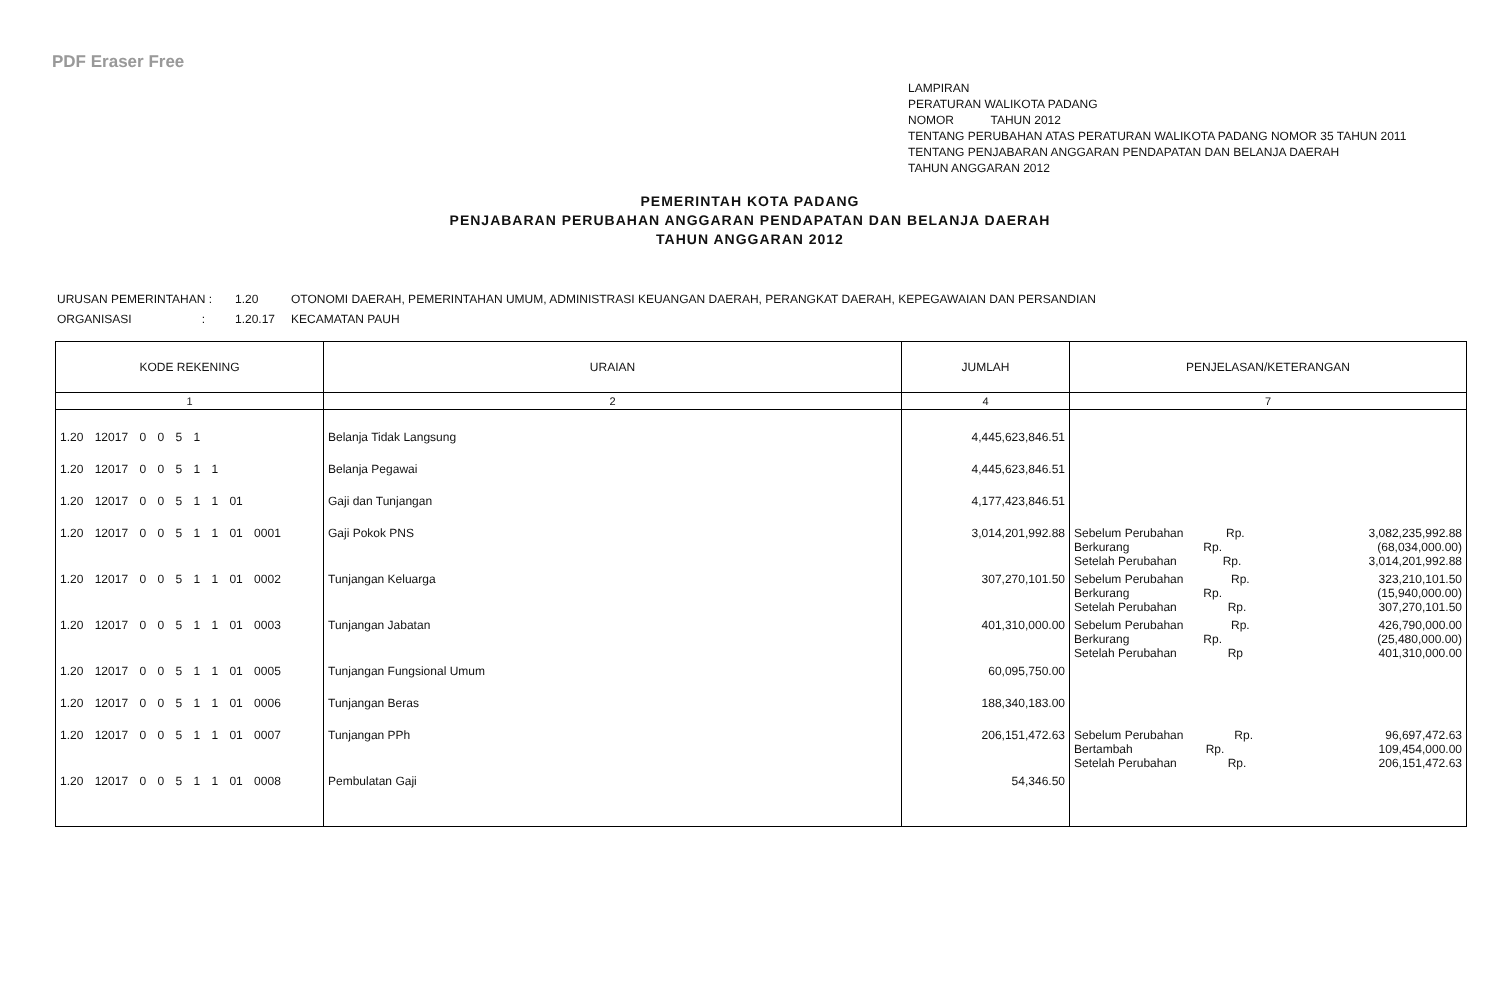PDF Eraser Free
LAMPIRAN
PERATURAN WALIKOTA PADANG
NOMOR TAHUN 2012
TENTANG PERUBAHAN ATAS PERATURAN WALIKOTA PADANG NOMOR 35 TAHUN 2011
TENTANG PENJABARAN ANGGARAN PENDAPATAN DAN BELANJA DAERAH
TAHUN ANGGARAN 2012
PEMERINTAH KOTA PADANG
PENJABARAN PERUBAHAN ANGGARAN PENDAPATAN DAN BELANJA DAERAH
TAHUN ANGGARAN 2012
URUSAN PEMERINTAHAN : 1.20 OTONOMI DAERAH, PEMERINTAHAN UMUM, ADMINISTRASI KEUANGAN DAERAH, PERANGKAT DAERAH, KEPEGAWAIAN DAN PERSANDIAN
ORGANISASI : 1.20.17 KECAMATAN PAUH
| KODE REKENING | URAIAN | JUMLAH | PENJELASAN/KETERANGAN |
| --- | --- | --- | --- |
| 1 | 2 | 4 | 7 |
| 1.20 12017 0 0 5 1 | Belanja Tidak Langsung | 4,445,623,846.51 | |
| 1.20 12017 0 0 5 1 1 | Belanja Pegawai | 4,445,623,846.51 | |
| 1.20 12017 0 0 5 1 1 01 | Gaji dan Tunjangan | 4,177,423,846.51 | |
| 1.20 12017 0 0 5 1 1 01 0001 | Gaji Pokok PNS | 3,014,201,992.88 | Sebelum Perubahan Rp. 3,082,235,992.88 Berkurang Rp. (68,034,000.00) Setelah Perubahan Rp. 3,014,201,992.88 |
| 1.20 12017 0 0 5 1 1 01 0002 | Tunjangan Keluarga | 307,270,101.50 | Sebelum Perubahan Rp. 323,210,101.50 Berkurang Rp. (15,940,000.00) Setelah Perubahan Rp. 307,270,101.50 |
| 1.20 12017 0 0 5 1 1 01 0003 | Tunjangan Jabatan | 401,310,000.00 | Sebelum Perubahan Rp. 426,790,000.00 Berkurang Rp. (25,480,000.00) Setelah Perubahan Rp 401,310,000.00 |
| 1.20 12017 0 0 5 1 1 01 0005 | Tunjangan Fungsional Umum | 60,095,750.00 | |
| 1.20 12017 0 0 5 1 1 01 0006 | Tunjangan Beras | 188,340,183.00 | |
| 1.20 12017 0 0 5 1 1 01 0007 | Tunjangan PPh | 206,151,472.63 | Sebelum Perubahan Rp. 96,697,472.63 Bertambah Rp. 109,454,000.00 Setelah Perubahan Rp. 206,151,472.63 |
| 1.20 12017 0 0 5 1 1 01 0008 | Pembulatan Gaji | 54,346.50 | |